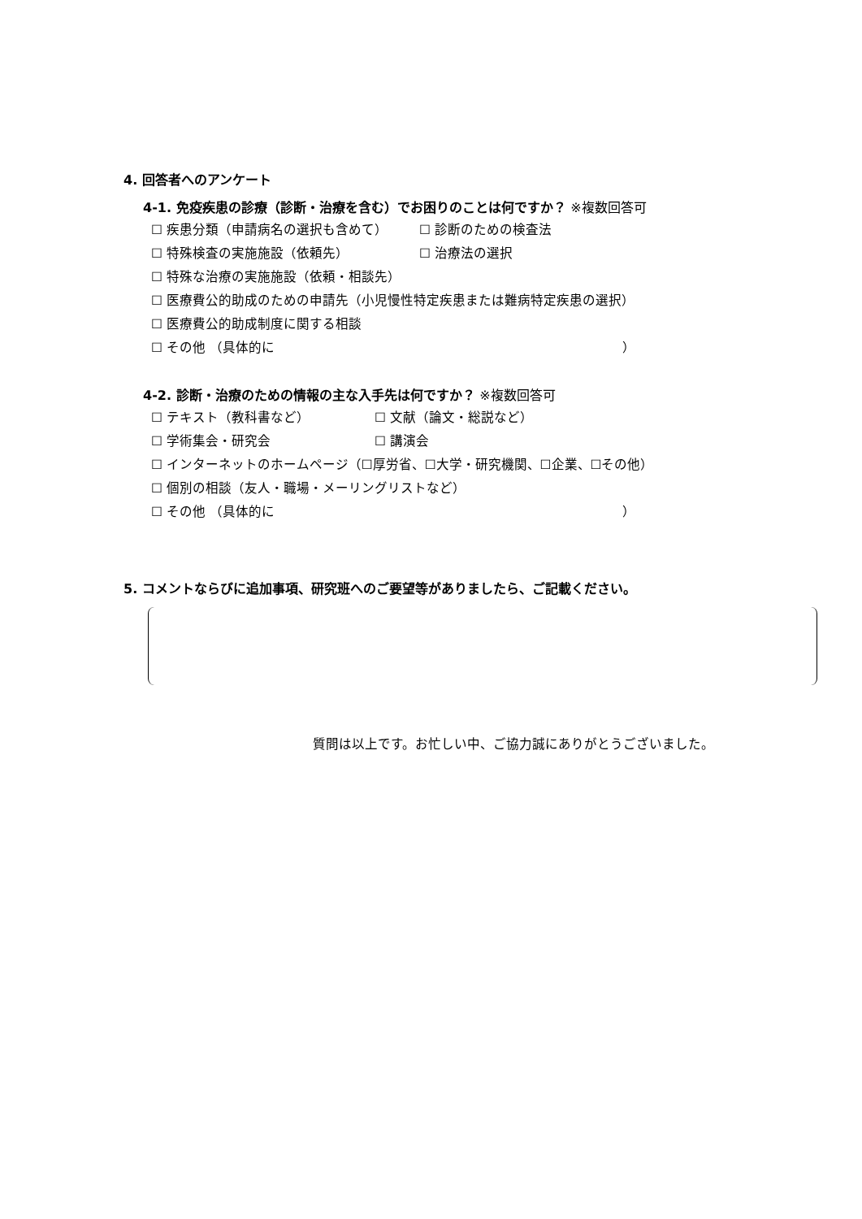4. 回答者へのアンケート
4-1. 免疫疾患の診療（診断・治療を含む）でお困りのことは何ですか？ ※複数回答可
☐ 疾患分類（申請病名の選択も含めて） ☐ 診断のための検査法
☐ 特殊検査の実施施設（依頼先） ☐ 治療法の選択
☐ 特殊な治療の実施施設（依頼・相談先）
☐ 医療費公的助成のための申請先（小児慢性特定疾患または難病特定疾患の選択）
☐ 医療費公的助成制度に関する相談
☐ その他 （具体的に ）
4-2. 診断・治療のための情報の主な入手先は何ですか？ ※複数回答可
☐ テキスト（教科書など） ☐ 文献（論文・総説など）
☐ 学術集会・研究会 ☐ 講演会
☐ インターネットのホームページ（☐厚労省、☐大学・研究機関、☐企業、☐その他）
☐ 個別の相談（友人・職場・メーリングリストなど）
☐ その他 （具体的に ）
5. コメントならびに追加事項、研究班へのご要望等がありましたら、ご記載ください。
質問は以上です。お忙しい中、ご協力誠にありがとうございました。